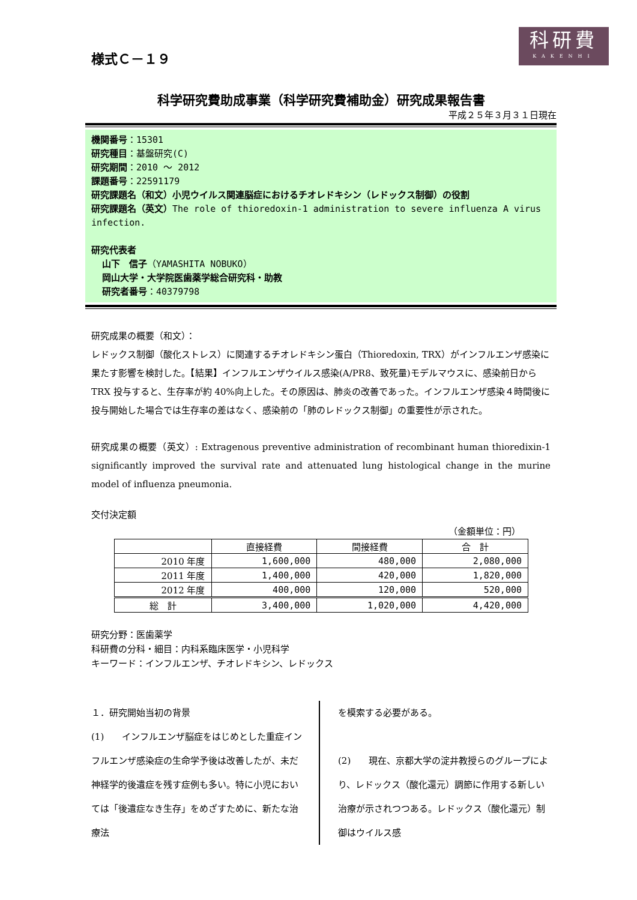科研費
KAKENHI
様式Ｃ－１９
科学研究費助成事業（科学研究費補助金）研究成果報告書
平成２５年３月３１日現在
機関番号：15301
研究種目：基盤研究(C)
研究期間：2010 ～ 2012
課題番号：22591179
研究課題名（和文）小児ウイルス関連脳症におけるチオレドキシン（レドックス制御）の役割
研究課題名（英文）The role of thioredoxin-1 administration to severe influenza A virus infection.
研究代表者
山下　信子（YAMASHITA NOBUKO）
岡山大学・大学院医歯薬学総合研究科・助教
研究者番号：40379798
研究成果の概要（和文）：
レドックス制御（酸化ストレス）に関連するチオレドキシン蛋白（Thioredoxin, TRX）がインフルエンザ感染に果たす影響を検討した。【結果】インフルエンザウイルス感染(A/PR8、致死量)モデルマウスに、感染前日から TRX 投与すると、生存率が約 40%向上した。その原因は、肺炎の改善であった。インフルエンザ感染４時間後に投与開始した場合では生存率の差はなく、感染前の「肺のレドックス制御」の重要性が示された。
研究成果の概要（英文）: Extragenous preventive administration of recombinant human thioredixin-1 significantly improved the survival rate and attenuated lung histological change in the murine model of influenza pneumonia.
交付決定額
（金額単位：円）
| | 直接経費 | 間接経費 | 合 計 |
| --- | --- | --- | --- |
| 2010 年度 | 1,600,000 | 480,000 | 2,080,000 |
| 2011 年度 | 1,400,000 | 420,000 | 1,820,000 |
| 2012 年度 | 400,000 | 120,000 | 520,000 |
| 総 計 | 3,400,000 | 1,020,000 | 4,420,000 |
研究分野：医歯薬学
科研費の分科・細目：内科系臨床医学・小児科学
キーワード：インフルエンザ、チオレドキシン、レドックス
１．研究開始当初の背景
(1)　　インフルエンザ脳症をはじめとした重症インフルエンザ感染症の生命学予後は改善したが、未だ神経学的後遺症を残す症例も多い。特に小児においては「後遺症なき生存」をめざすために、新たな治療法
を模索する必要がある。
(2)　　現在、京都大学の淀井教授らのグループにより、レドックス（酸化還元）調節に作用する新しい治療が示されつつある。レドックス（酸化還元）制御はウイルス感